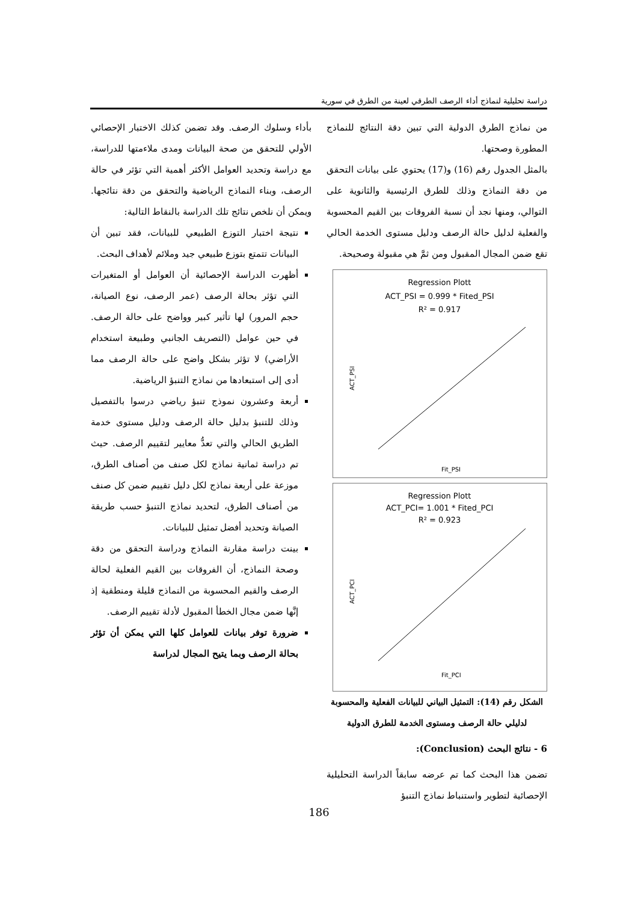دراسة تحليلية لنماذج أداء الرصف الطرقي لعينة من الطرق في سورية
من نماذج الطرق الدولية التي تبين دقة النتائج للنماذج المطورة وصحتها.
بالمثل الجدول رقم (16) و(17) يحتوي على بيانات التحقق من دقة النماذج وذلك للطرق الرئيسية والثانوية على التوالي، ومنها نجد أن نسبة الفروقات بين القيم المحسوبة والفعلية لدليل حالة الرصف ودليل مستوى الخدمة الحالي تقع ضمن المجال المقبول ومن ثمَّ هي مقبولة وصحيحة.
Regression Plott
ACT_PSI = 0.999 * Fited_PSI
R² = 0.917
ACT_PSI
Fit_PSI
Regression Plott
ACT_PCI= 1.001 * Fited_PCI
R² = 0.923
ACT_PCI
Fit_PCI
الشكل رقم (14): التمثيل البياني للبيانات الفعلية والمحسوبة لدليلي حالة الرصف ومستوى الخدمة للطرق الدولية
6 - نتائج البحث (Conclusion):
تضمن هذا البحث كما تم عرضه سابقاً الدراسة التحليلية الإحصائية لتطوير واستنباط نماذج التنبؤ
بأداء وسلوك الرصف. وقد تضمن كذلك الاختبار الإحصائي الأولي للتحقق من صحة البيانات ومدى ملاءمتها للدراسة، مع دراسة وتحديد العوامل الأكثر أهمية التي تؤثر في حالة الرصف، وبناء النماذج الرياضية والتحقق من دقة نتائجها. ويمكن أن نلخص نتائج تلك الدراسة بالنقاط التالية:
نتيجة اختبار التوزع الطبيعي للبيانات، فقد تبين أن البيانات تتمتع بتوزع طبيعي جيد وملائم لأهداف البحث.
أظهرت الدراسة الإحصائية أن العوامل أو المتغيرات التي تؤثر بحالة الرصف (عمر الرصف، نوع الصيانة، حجم المرور) لها تأثير كبير وواضح على حالة الرصف. في حين عوامل (التصريف الجانبي وطبيعة استخدام الأراضي) لا تؤثر بشكل واضح على حالة الرصف مما أدى إلى استبعادها من نماذج التنبؤ الرياضية.
أربعة وعشرون نموذج تنبؤ رياضي درسوا بالتفصيل وذلك للتنبؤ بدليل حالة الرصف ودليل مستوى خدمة الطريق الحالي والتي تعدُّ معايير لتقييم الرصف. حيث تم دراسة ثمانية نماذج لكل صنف من أصناف الطرق، موزعة على أربعة نماذج لكل دليل تقييم ضمن كل صنف من أصناف الطرق، لتحديد نماذج التنبؤ حسب طريقة الصيانة وتحديد أفضل تمثيل للبيانات.
بينت دراسة مقارنة النماذج ودراسة التحقق من دقة وصحة النماذج، أن الفروقات بين القيم الفعلية لحالة الرصف والقيم المحسوبة من النماذج قليلة ومنطقية إذ إنَّها ضمن مجال الخطأ المقبول لأدلة تقييم الرصف.
ضرورة توفر بيانات للعوامل كلها التي يمكن أن تؤثر بحالة الرصف وبما يتيح المجال لدراسة
186